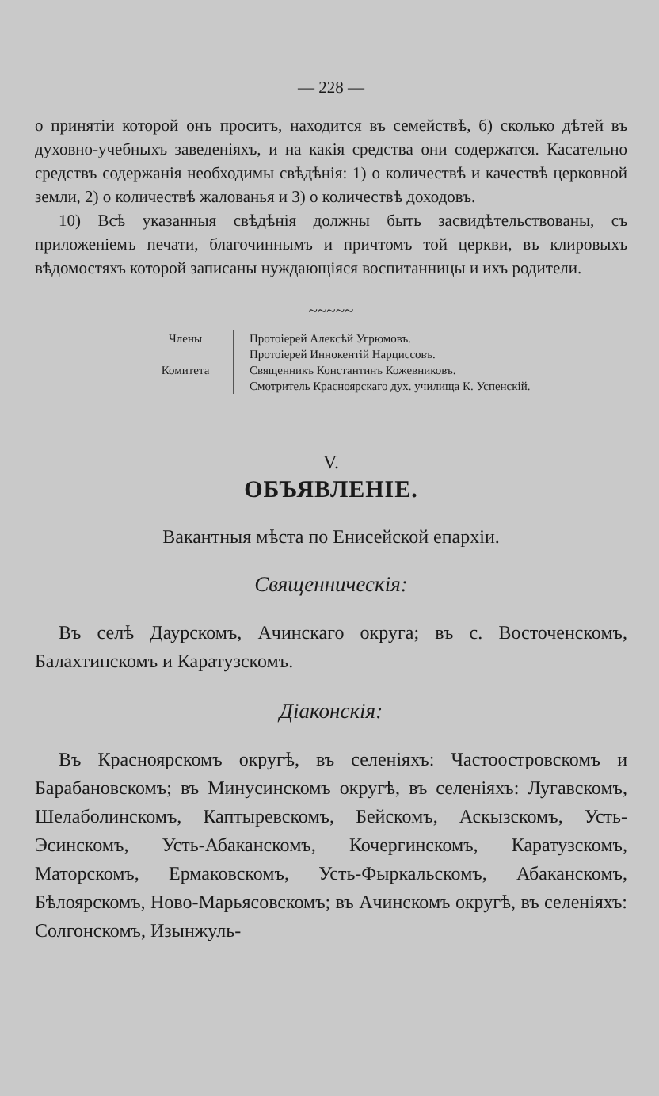— 228 —
о принятіи которой онъ проситъ, находится въ семействѣ, б) сколько дѣтей въ духовно-учебныхъ заведеніяхъ, и на какія средства они содержатся. Касательно средствъ содержанія необходимы свѣдѣнія: 1) о количествѣ и качествѣ церковной земли, 2) о количествѣ жалованья и 3) о количествѣ доходовъ.
10) Всѣ указанныя свѣдѣнія должны быть засвидѣтельствованы, съ приложеніемъ печати, благочиннымъ и причтомъ той церкви, въ клировыхъ вѣдомостяхъ которой записаны нуждающіяся воспитанницы и ихъ родители.
~~~~~
Члены
Комитета
Протоіерей Алексѣй Угрюмовъ.
Протоіерей Иннокентій Нарциссовъ.
Священникъ Константинъ Кожевниковъ.
Смотритель Красноярскаго дух. училища К. Успенскій.
V.
ОБЪЯВЛЕНІЕ.
Вакантныя мѣста по Енисейской епархіи.
Священническія:
Въ селѣ Даурскомъ, Ачинскаго округа; въ с. Восточенскомъ, Балахтинскомъ и Каратузскомъ.
Діаконскія:
Въ Красноярскомъ округѣ, въ селеніяхъ: Частоостровскомъ и Барабановскомъ; въ Минусинскомъ округѣ, въ селеніяхъ: Лугавскомъ, Шелаболинскомъ, Каптыревскомъ, Бейскомъ, Аскызскомъ, Усть-Эсинскомъ, Усть-Абаканскомъ, Кочергинскомъ, Каратузскомъ, Маторскомъ, Ермаковскомъ, Усть-Фыркальскомъ, Абаканскомъ, Бѣлоярскомъ, Ново-Марьясовскомъ; въ Ачинскомъ округѣ, въ селеніяхъ: Солгонскомъ, Изынжуль-